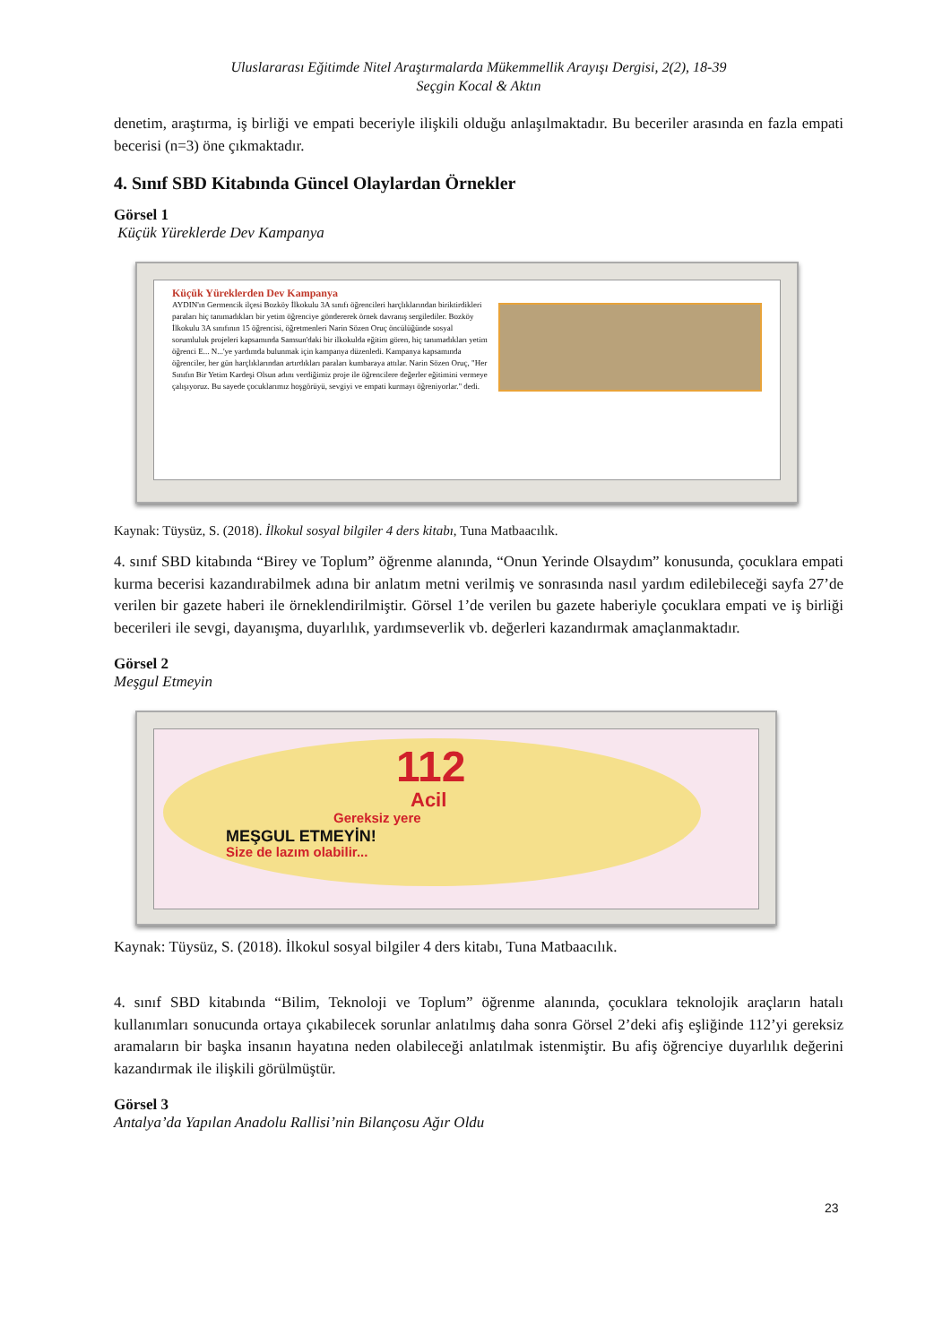Uluslararası Eğitimde Nitel Araştırmalarda Mükemmellik Arayışı Dergisi, 2(2), 18-39
Seçgin Kocal & Aktın
denetim, araştırma, iş birliği ve empati beceriyle ilişkili olduğu anlaşılmaktadır. Bu beceriler arasında en fazla empati becerisi (n=3) öne çıkmaktadır.
4. Sınıf SBD Kitabında Güncel Olaylardan Örnekler
Görsel 1
Küçük Yüreklerde Dev Kampanya
Küçük Yüreklerden Dev Kampanya
AYDIN'ın Germencik ilçesi Bozköy İlkokulu 3A sınıfı öğrencileri harçlıklarından biriktirdikleri paraları hiç tanımadıkları bir yetim öğrenciye göndererek örnek davranış sergilediler. Bozköy İlkokulu 3A sınıfının 15 öğrencisi, öğretmenleri Narin Sözen Oruç öncülüğünde sosyal sorumluluk projeleri kapsamında Samsun'daki bir ilkokulda eğitim gören, hiç tanımadıkları yetim öğrenci E... N...'ye yardımda bulunmak için kampanya düzenledi. Kampanya kapsamında öğrenciler, her gün harçlıklarından artırdıkları paraları kumbaraya attılar. Narin Sözen Oruç, "Her Sınıfın Bir Yetim Kardeşi Olsun adını verdiğimiz proje ile öğrencilere değerler eğitimini vermeye çalışıyoruz. Bu sayede çocuklarımız hoşgörüyü, sevgiyi ve empati kurmayı öğreniyorlar." dedi.
Kaynak: Tüysüz, S. (2018). İlkokul sosyal bilgiler 4 ders kitabı, Tuna Matbaacılık.
4. sınıf SBD kitabında “Birey ve Toplum” öğrenme alanında, “Onun Yerinde Olsaydım” konusunda, çocuklara empati kurma becerisi kazandırabilmek adına bir anlatım metni verilmiş ve sonrasında nasıl yardım edilebileceği sayfa 27’de verilen bir gazete haberi ile örneklendirilmiştir. Görsel 1’de verilen bu gazete haberiyle çocuklara empati ve iş birliği becerileri ile sevgi, dayanışma, duyarlılık, yardımseverlik vb. değerleri kazandırmak amaçlanmaktadır.
Görsel 2
Meşgul Etmeyin
112
Acil
Gereksiz yere
MEŞGUL ETMEYİN!
Size de lazım olabilir...
Kaynak: Tüysüz, S. (2018). İlkokul sosyal bilgiler 4 ders kitabı, Tuna Matbaacılık.
4. sınıf SBD kitabında “Bilim, Teknoloji ve Toplum” öğrenme alanında, çocuklara teknolojik araçların hatalı kullanımları sonucunda ortaya çıkabilecek sorunlar anlatılmış daha sonra Görsel 2’deki afiş eşliğinde 112’yi gereksiz aramaların bir başka insanın hayatına neden olabileceği anlatılmak istenmiştir. Bu afiş öğrenciye duyarlılık değerini kazandırmak ile ilişkili görülmüştür.
Görsel 3
Antalya’da Yapılan Anadolu Rallisi’nin Bilançosu Ağır Oldu
23